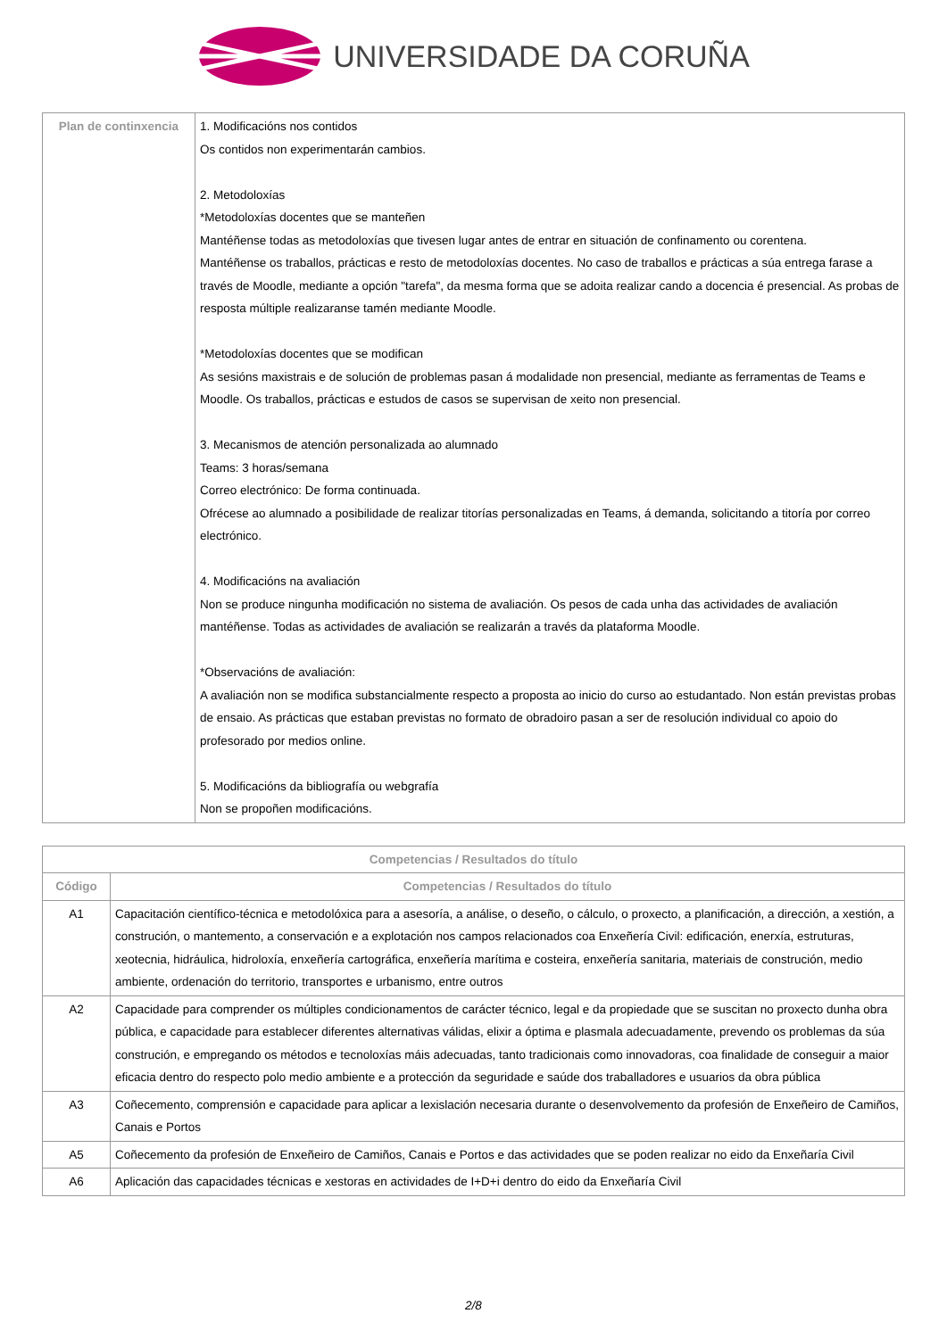UNIVERSIDADE DA CORUÑA
| Plan de continxencia | 1. Modificacións nos contidos Os contidos non experimentarán cambios. 2. Metodoloxías *Metodoloxías docentes que se manteñen Mantéñense todas as metodoloxías que tivesen lugar antes de entrar en situación de confinamento ou corentena. Mantéñense os traballos, prácticas e resto de metodoloxías docentes. No caso de traballos e prácticas a súa entrega farase a través de Moodle, mediante a opción "tarefa", da mesma forma que se adoita realizar cando a docencia é presencial. As probas de resposta múltiple realizaranse tamén mediante Moodle. *Metodoloxías docentes que se modifican As sesións maxistrais e de solución de problemas pasan á modalidade non presencial, mediante as ferramentas de Teams e Moodle. Os traballos, prácticas e estudos de casos se supervisan de xeito non presencial. 3. Mecanismos de atención personalizada ao alumnado Teams: 3 horas/semana Correo electrónico: De forma continuada. Ofrécese ao alumnado a posibilidade de realizar titorías personalizadas en Teams, á demanda, solicitando a titoría por correo electrónico. 4. Modificacións na avaliación Non se produce ningunha modificación no sistema de avaliación. Os pesos de cada unha das actividades de avaliación mantéñense. Todas as actividades de avaliación se realizarán a través da plataforma Moodle. *Observacións de avaliación: A avaliación non se modifica substancialmente respecto a proposta ao inicio do curso ao estudantado. Non están previstas probas de ensaio. As prácticas que estaban previstas no formato de obradoiro pasan a ser de resolución individual co apoio do profesorado por medios online. 5. Modificacións da bibliografía ou webgrafía Non se propoñen modificacións. |
| Competencias / Resultados do título | |
| --- | --- |
| Código | Competencias / Resultados do título |
| A1 | Capacitación científico-técnica e metodolóxica para a asesoría, a análise, o deseño, o cálculo, o proxecto, a planificación, a dirección, a xestión, a construción, o mantemento, a conservación e a explotación nos campos relacionados coa Enxeñería Civil: edificación, enerxía, estruturas, xeotecnia, hidráulica, hidroloxía, enxeñería cartográfica, enxeñería marítima e costeira, enxeñería sanitaria, materiais de construción, medio ambiente, ordenación do territorio, transportes e urbanismo, entre outros |
| A2 | Capacidade para comprender os múltiples condicionamentos de carácter técnico, legal e da propiedade que se suscitan no proxecto dunha obra pública, e capacidade para establecer diferentes alternativas válidas, elixir a óptima e plasmala adecuadamente, prevendo os problemas da súa construción, e empregando os métodos e tecnoloxías máis adecuadas, tanto tradicionais como innovadoras, coa finalidade de conseguir a maior eficacia dentro do respecto polo medio ambiente e a protección da seguridade e saúde dos traballadores e usuarios da obra pública |
| A3 | Coñecemento, comprensión e capacidade para aplicar a lexislación necesaria durante o desenvolvemento da profesión de Enxeñeiro de Camiños, Canais e Portos |
| A5 | Coñecemento da profesión de Enxeñeiro de Camiños, Canais e Portos e das actividades que se poden realizar no eido da Enxeñaría Civil |
| A6 | Aplicación das capacidades técnicas e xestoras en actividades de I+D+i dentro do eido da Enxeñaría Civil |
2/8